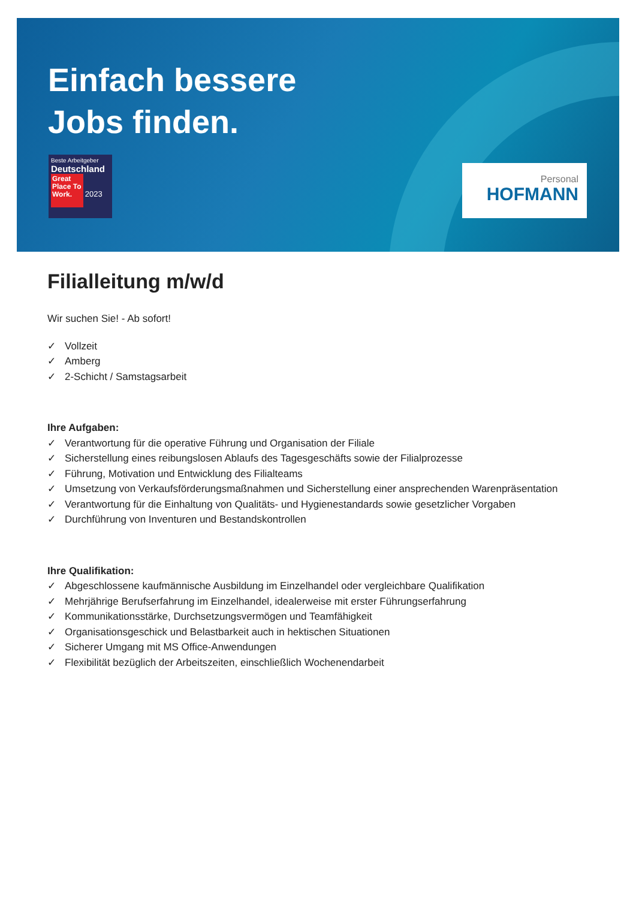Einfach bessere
Jobs finden.
Beste Arbeitgeber
Deutschland
Great Place To Work. 2023
Personal
HOFMANN
Filialleitung m/w/d
Wir suchen Sie! - Ab sofort!
✓ Vollzeit
✓ Amberg
✓ 2-Schicht / Samstagsarbeit
Ihre Aufgaben:
✓ Verantwortung für die operative Führung und Organisation der Filiale
✓ Sicherstellung eines reibungslosen Ablaufs des Tagesgeschäfts sowie der Filialprozesse
✓ Führung, Motivation und Entwicklung des Filialteams
✓ Umsetzung von Verkaufsförderungsmaßnahmen und Sicherstellung einer ansprechenden Warenpräsentation
✓ Verantwortung für die Einhaltung von Qualitäts- und Hygienestandards sowie gesetzlicher Vorgaben
✓ Durchführung von Inventuren und Bestandskontrollen
Ihre Qualifikation:
✓ Abgeschlossene kaufmännische Ausbildung im Einzelhandel oder vergleichbare Qualifikation
✓ Mehrjährige Berufserfahrung im Einzelhandel, idealerweise mit erster Führungserfahrung
✓ Kommunikationsstärke, Durchsetzungsvermögen und Teamfähigkeit
✓ Organisationsgeschick und Belastbarkeit auch in hektischen Situationen
✓ Sicherer Umgang mit MS Office-Anwendungen
✓ Flexibilität bezüglich der Arbeitszeiten, einschließlich Wochenendarbeit